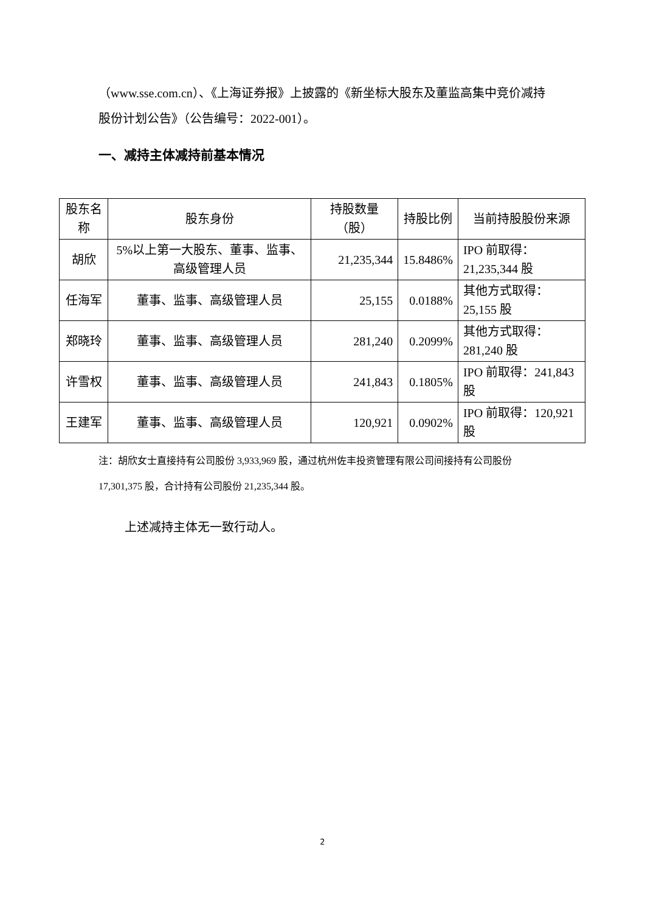（www.sse.com.cn）、《上海证券报》上披露的《新坐标大股东及董监高集中竞价减持股份计划公告》（公告编号：2022-001）。
一、减持主体减持前基本情况
| 股东名称 | 股东身份 | 持股数量（股） | 持股比例 | 当前持股股份来源 |
| --- | --- | --- | --- | --- |
| 胡欣 | 5%以上第一大股东、董事、监事、高级管理人员 | 21,235,344 | 15.8486% | IPO 前取得：21,235,344 股 |
| 任海军 | 董事、监事、高级管理人员 | 25,155 | 0.0188% | 其他方式取得：25,155 股 |
| 郑晓玲 | 董事、监事、高级管理人员 | 281,240 | 0.2099% | 其他方式取得：281,240 股 |
| 许雪权 | 董事、监事、高级管理人员 | 241,843 | 0.1805% | IPO 前取得：241,843 股 |
| 王建军 | 董事、监事、高级管理人员 | 120,921 | 0.0902% | IPO 前取得：120,921 股 |
注：胡欣女士直接持有公司股份 3,933,969 股，通过杭州佐丰投资管理有限公司间接持有公司股份 17,301,375 股，合计持有公司股份 21,235,344 股。
上述减持主体无一致行动人。
2